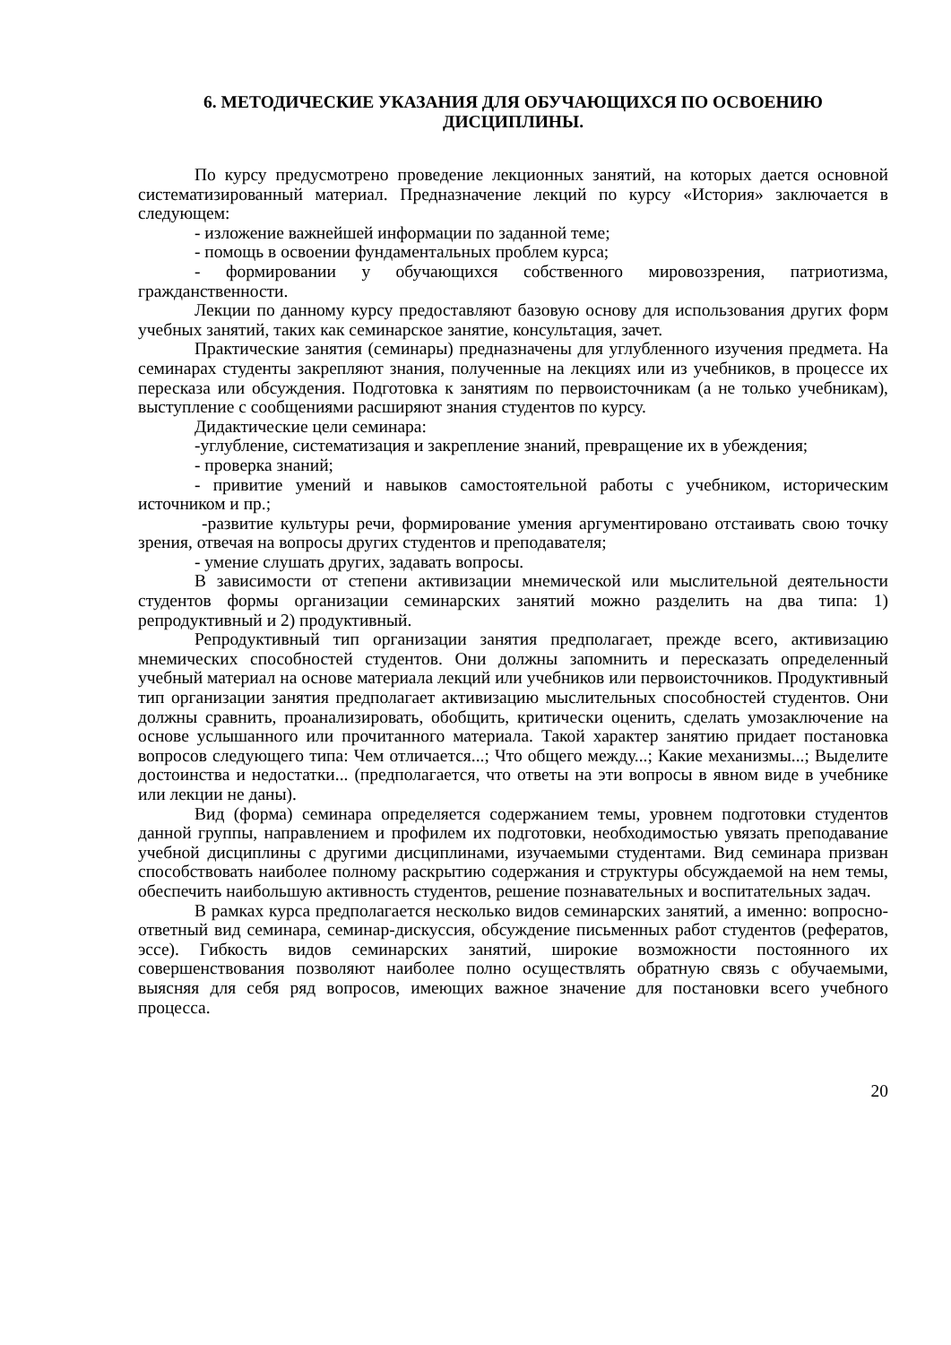6. МЕТОДИЧЕСКИЕ УКАЗАНИЯ ДЛЯ ОБУЧАЮЩИХСЯ ПО ОСВОЕНИЮ ДИСЦИПЛИНЫ.
По курсу предусмотрено проведение лекционных занятий, на которых дается основной систематизированный материал. Предназначение лекций по курсу «История» заключается в следующем:
- изложение важнейшей информации по заданной теме;
- помощь в освоении фундаментальных проблем курса;
- формировании у обучающихся собственного мировоззрения, патриотизма, гражданственности.
Лекции по данному курсу предоставляют базовую основу для использования других форм учебных занятий, таких как семинарское занятие, консультация, зачет.
Практические занятия (семинары) предназначены для углубленного изучения предмета. На семинарах студенты закрепляют знания, полученные на лекциях или из учебников, в процессе их пересказа или обсуждения. Подготовка к занятиям по первоисточникам (а не только учебникам), выступление с сообщениями расширяют знания студентов по курсу.
Дидактические цели семинара:
-углубление, систематизация и закрепление знаний, превращение их в убеждения;
- проверка знаний;
- привитие умений и навыков самостоятельной работы с учебником, историческим источником и пр.;
-развитие культуры речи, формирование умения аргументировано отстаивать свою точку зрения, отвечая на вопросы других студентов и преподавателя;
- умение слушать других, задавать вопросы.
В зависимости от степени активизации мнемической или мыслительной деятельности студентов формы организации семинарских занятий можно разделить на два типа: 1) репродуктивный и 2) продуктивный.
Репродуктивный тип организации занятия предполагает, прежде всего, активизацию мнемических способностей студентов. Они должны запомнить и пересказать определенный учебный материал на основе материала лекций или учебников или первоисточников. Продуктивный тип организации занятия предполагает активизацию мыслительных способностей студентов. Они должны сравнить, проанализировать, обобщить, критически оценить, сделать умозаключение на основе услышанного или прочитанного материала. Такой характер занятию придает постановка вопросов следующего типа: Чем отличается...; Что общего между...; Какие механизмы...; Выделите достоинства и недостатки... (предполагается, что ответы на эти вопросы в явном виде в учебнике или лекции не даны).
Вид (форма) семинара определяется содержанием темы, уровнем подготовки студентов данной группы, направлением и профилем их подготовки, необходимостью увязать преподавание учебной дисциплины с другими дисциплинами, изучаемыми студентами. Вид семинара призван способствовать наиболее полному раскрытию содержания и структуры обсуждаемой на нем темы, обеспечить наибольшую активность студентов, решение познавательных и воспитательных задач.
В рамках курса предполагается несколько видов семинарских занятий, а именно: вопросно-ответный вид семинара, семинар-дискуссия, обсуждение письменных работ студентов (рефератов, эссе). Гибкость видов семинарских занятий, широкие возможности постоянного их совершенствования позволяют наиболее полно осуществлять обратную связь с обучаемыми, выясняя для себя ряд вопросов, имеющих важное значение для постановки всего учебного процесса.
20